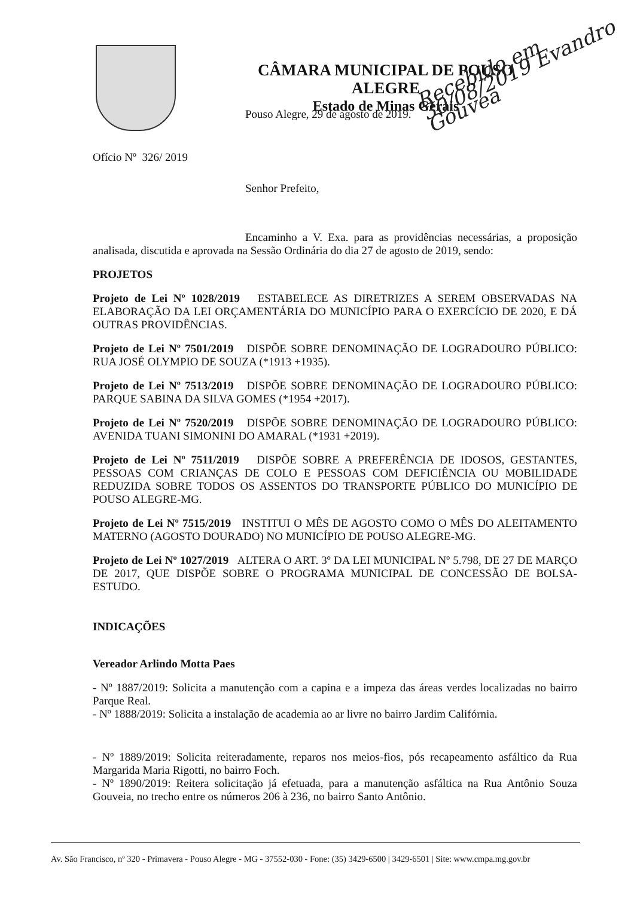CÂMARA MUNICIPAL DE POUSO ALEGRE
Estado de Minas Gerais
Recebido em 30/08/2019 Evandro Gouvea
Pouso Alegre, 29 de agosto de 2019.
Ofício Nº 326/ 2019
Senhor Prefeito,
Encaminho a V. Exa. para as providências necessárias, a proposição analisada, discutida e aprovada na Sessão Ordinária do dia 27 de agosto de 2019, sendo:
PROJETOS
Projeto de Lei Nº 1028/2019 ESTABELECE AS DIRETRIZES A SEREM OBSERVADAS NA ELABORAÇÃO DA LEI ORÇAMENTÁRIA DO MUNICÍPIO PARA O EXERCÍCIO DE 2020, E DÁ OUTRAS PROVIDÊNCIAS.
Projeto de Lei Nº 7501/2019 DISPÕE SOBRE DENOMINAÇÃO DE LOGRADOURO PÚBLICO: RUA JOSÉ OLYMPIO DE SOUZA (*1913 +1935).
Projeto de Lei Nº 7513/2019 DISPÕE SOBRE DENOMINAÇÃO DE LOGRADOURO PÚBLICO: PARQUE SABINA DA SILVA GOMES (*1954 +2017).
Projeto de Lei Nº 7520/2019 DISPÕE SOBRE DENOMINAÇÃO DE LOGRADOURO PÚBLICO: AVENIDA TUANI SIMONINI DO AMARAL (*1931 +2019).
Projeto de Lei Nº 7511/2019 DISPÕE SOBRE A PREFERÊNCIA DE IDOSOS, GESTANTES, PESSOAS COM CRIANÇAS DE COLO E PESSOAS COM DEFICIÊNCIA OU MOBILIDADE REDUZIDA SOBRE TODOS OS ASSENTOS DO TRANSPORTE PÚBLICO DO MUNICÍPIO DE POUSO ALEGRE-MG.
Projeto de Lei Nº 7515/2019 INSTITUI O MÊS DE AGOSTO COMO O MÊS DO ALEITAMENTO MATERNO (AGOSTO DOURADO) NO MUNICÍPIO DE POUSO ALEGRE-MG.
Projeto de Lei Nº 1027/2019 ALTERA O ART. 3º DA LEI MUNICIPAL Nº 5.798, DE 27 DE MARÇO DE 2017, QUE DISPÕE SOBRE O PROGRAMA MUNICIPAL DE CONCESSÃO DE BOLSA-ESTUDO.
INDICAÇÕES
Vereador Arlindo Motta Paes
- Nº 1887/2019: Solicita a manutenção com a capina e a impeza das áreas verdes localizadas no bairro Parque Real.
- Nº 1888/2019: Solicita a instalação de academia ao ar livre no bairro Jardim Califórnia.
- Nº 1889/2019: Solicita reiteradamente, reparos nos meios-fios, pós recapeamento asfáltico da Rua Margarida Maria Rigotti, no bairro Foch.
- Nº 1890/2019: Reitera solicitação já efetuada, para a manutenção asfáltica na Rua Antônio Souza Gouveia, no trecho entre os números 206 à 236, no bairro Santo Antônio.
Av. São Francisco, nº 320 - Primavera - Pouso Alegre - MG - 37552-030 - Fone: (35) 3429-6500 | 3429-6501 | Site: www.cmpa.mg.gov.br